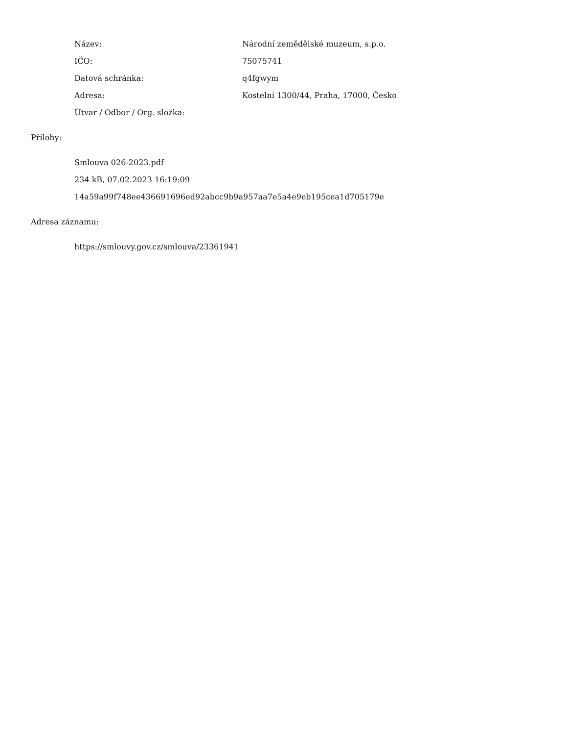Název:
Národní zemědělské muzeum, s.p.o.
IČO: 75075741
Datová schránka: q4fgwym
Adresa:
Kostelní 1300/44, Praha, 17000, Česko
Útvar / Odbor / Org. složka:
Přílohy:
Smlouva 026-2023.pdf
234 kB, 07.02.2023 16:19:09
14a59a99f748ee436691696ed92abcc9b9a957aa7e5a4e9eb195cea1d705179e
Adresa záznamu:
https://smlouvy.gov.cz/smlouva/23361941